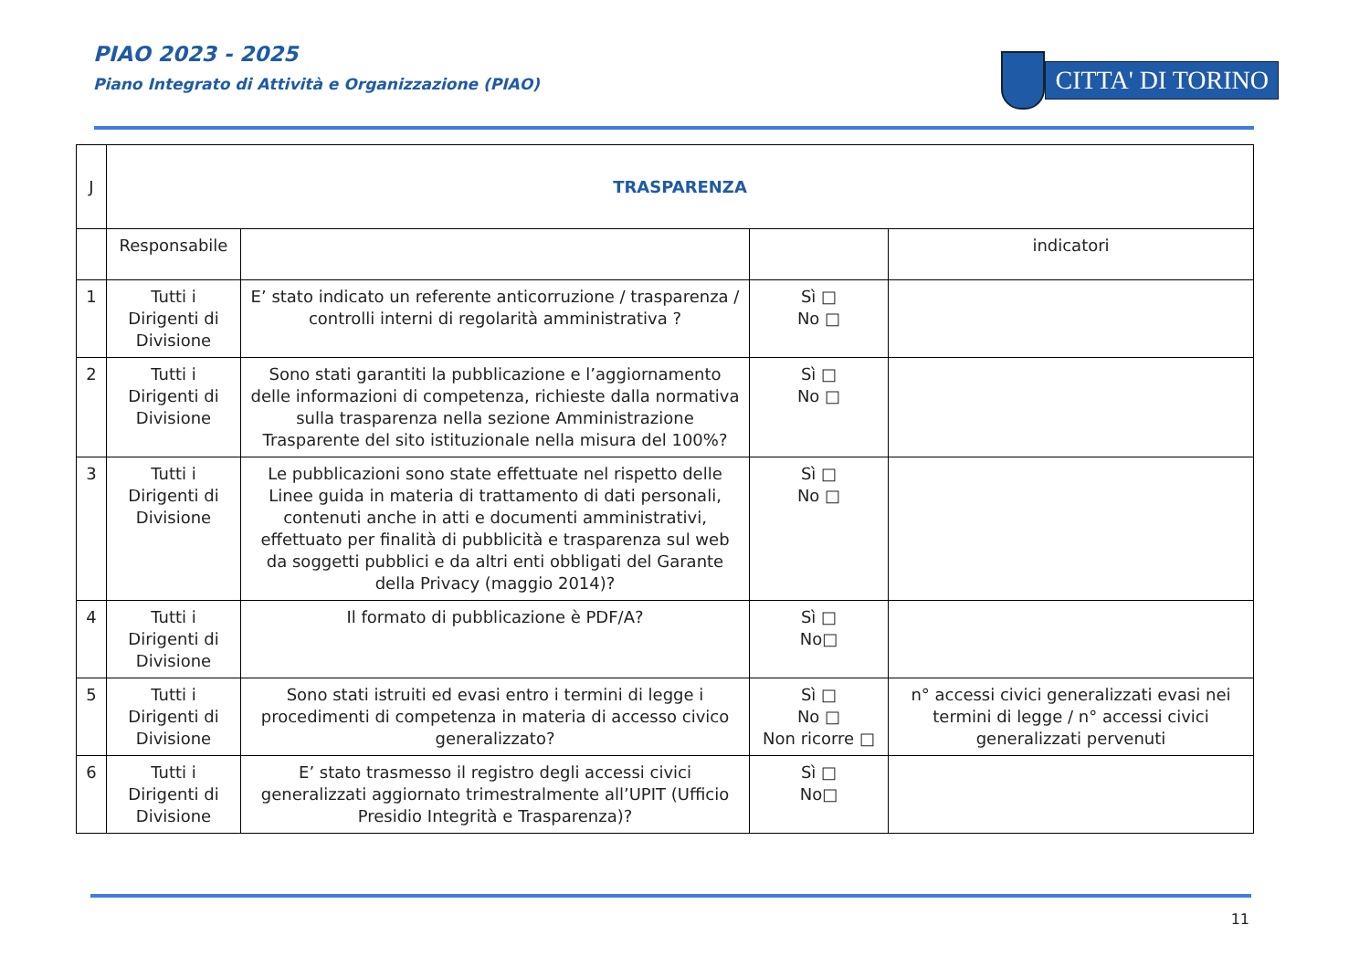PIAO 2023 - 2025
Piano Integrato di Attività e Organizzazione (PIAO)
CITTA' DI TORINO
| J | TRASPARENZA | | | |
| | Responsabile | | | indicatori |
| 1 | Tutti i Dirigenti di Divisione | E’ stato indicato un referente anticorruzione / trasparenza / controlli interni di regolarità amministrativa ? | Sì □ No □ | |
| 2 | Tutti i Dirigenti di Divisione | Sono stati garantiti la pubblicazione e l’aggiornamento delle informazioni di competenza, richieste dalla normativa sulla trasparenza nella sezione Amministrazione Trasparente del sito istituzionale nella misura del 100%? | Sì □ No □ | |
| 3 | Tutti i Dirigenti di Divisione | Le pubblicazioni sono state effettuate nel rispetto delle Linee guida in materia di trattamento di dati personali, contenuti anche in atti e documenti amministrativi, effettuato per finalità di pubblicità e trasparenza sul web da soggetti pubblici e da altri enti obbligati del Garante della Privacy (maggio 2014)? | Sì □ No □ | |
| 4 | Tutti i Dirigenti di Divisione | Il formato di pubblicazione è PDF/A? | Sì □ No□ | |
| 5 | Tutti i Dirigenti di Divisione | Sono stati istruiti ed evasi entro i termini di legge i procedimenti di competenza in materia di accesso civico generalizzato? | Sì □ No □ Non ricorre □ | n° accessi civici generalizzati evasi nei termini di legge / n° accessi civici generalizzati pervenuti |
| 6 | Tutti i Dirigenti di Divisione | E’ stato trasmesso il registro degli accessi civici generalizzati aggiornato trimestralmente all’UPIT (Ufficio Presidio Integrità e Trasparenza)? | Sì □ No□ | |
11